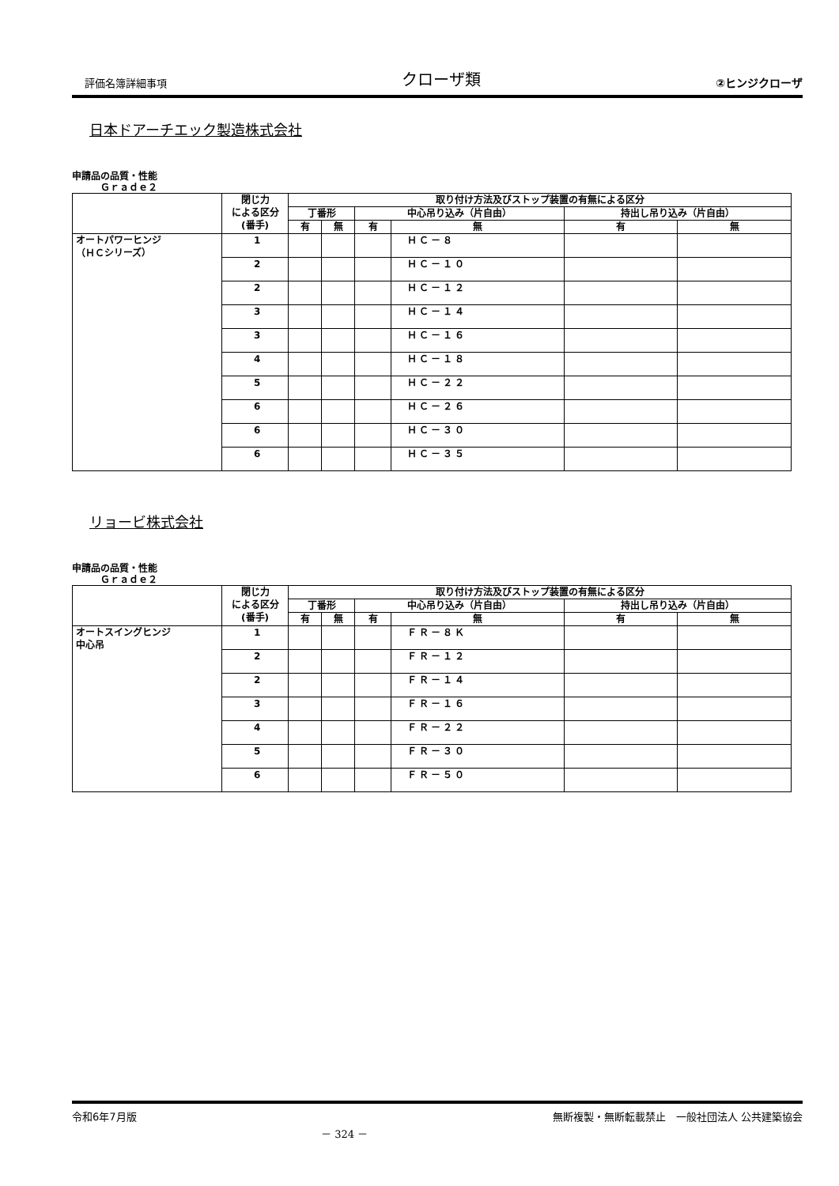評価名簿詳細事項 クローザ類 ②ヒンジクローザ
日本ドアーチエック製造株式会社
申請品の品質・性能
　　　Ｇｒａｄｅ２
| | 閉じ力 による区分 (番手) | 取り付け方法及びストップ装置の有無による区分 | | | | | |
| --- | --- | --- | --- | --- | --- | --- | --- |
| | | 丁番形 | | 中心吊り込み（片自由） | | 持出し吊り込み（片自由） | |
| | | 有 | 無 | 有 | 無 | 有 | 無 |
| オートパワーヒンジ （ＨＣシリーズ） | 1 | | | | ＨＣ－８ | | |
| | 2 | | | | ＨＣ－１０ | | |
| | 2 | | | | ＨＣ－１２ | | |
| | 3 | | | | ＨＣ－１４ | | |
| | 3 | | | | ＨＣ－１６ | | |
| | 4 | | | | ＨＣ－１８ | | |
| | 5 | | | | ＨＣ－２２ | | |
| | 6 | | | | ＨＣ－２６ | | |
| | 6 | | | | ＨＣ－３０ | | |
| | 6 | | | | ＨＣ－３５ | | |
リョービ株式会社
申請品の品質・性能
　　　Ｇｒａｄｅ２
| | 閉じ力 による区分 (番手) | 取り付け方法及びストップ装置の有無による区分 | | | | | |
| --- | --- | --- | --- | --- | --- | --- | --- |
| | | 丁番形 | | 中心吊り込み（片自由） | | 持出し吊り込み（片自由） | |
| | | 有 | 無 | 有 | 無 | 有 | 無 |
| オートスイングヒンジ 中心吊 | 1 | | | | ＦＲ－８Ｋ | | |
| | 2 | | | | ＦＲ－１２ | | |
| | 2 | | | | ＦＲ－１４ | | |
| | 3 | | | | ＦＲ－１６ | | |
| | 4 | | | | ＦＲ－２２ | | |
| | 5 | | | | ＦＲ－３０ | | |
| | 6 | | | | ＦＲ－５０ | | |
令和6年7月版 － 324 － 無断複製・無断転載禁止　一般社団法人 公共建築協会